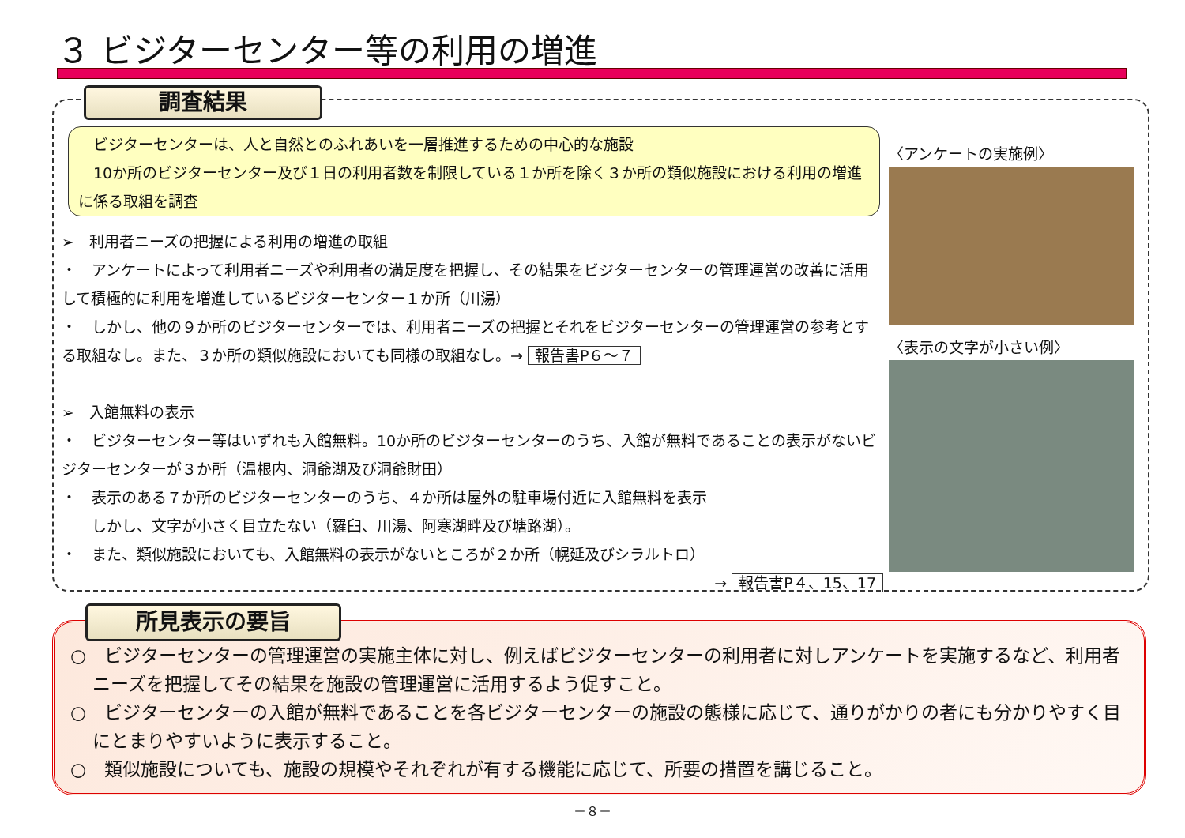３ ビジターセンター等の利用の増進
調査結果
　ビジターセンターは、人と自然とのふれあいを一層推進するための中心的な施設
　10か所のビジターセンター及び１日の利用者数を制限している１か所を除く３か所の類似施設における利用の増進に係る取組を調査
➢　利用者ニーズの把握による利用の増進の取組
・　アンケートによって利用者ニーズや利用者の満足度を把握し、その結果をビジターセンターの管理運営の改善に活用して積極的に利用を増進しているビジターセンター１か所（川湯）
・　しかし、他の９か所のビジターセンターでは、利用者ニーズの把握とそれをビジターセンターの管理運営の参考とする取組なし。また、３か所の類似施設においても同様の取組なし。→ 報告書P６～７
➢　入館無料の表示
・　ビジターセンター等はいずれも入館無料。10か所のビジターセンターのうち、入館が無料であることの表示がないビジターセンターが３か所（温根内、洞爺湖及び洞爺財田）
・　表示のある７か所のビジターセンターのうち、４か所は屋外の駐車場付近に入館無料を表示
　　しかし、文字が小さく目立たない（羅臼、川湯、阿寒湖畔及び塘路湖）。
・　また、類似施設においても、入館無料の表示がないところが２か所（幌延及びシラルトロ）
→ 報告書P４、15、17
〈アンケートの実施例〉
〈表示の文字が小さい例〉
○　ビジターセンターの管理運営の実施主体に対し、例えばビジターセンターの利用者に対しアンケートを実施するなど、利用者ニーズを把握してその結果を施設の管理運営に活用するよう促すこと。
○　ビジターセンターの入館が無料であることを各ビジターセンターの施設の態様に応じて、通りがかりの者にも分かりやすく目にとまりやすいように表示すること。
○　類似施設についても、施設の規模やそれぞれが有する機能に応じて、所要の措置を講じること。
所見表示の要旨
－８－